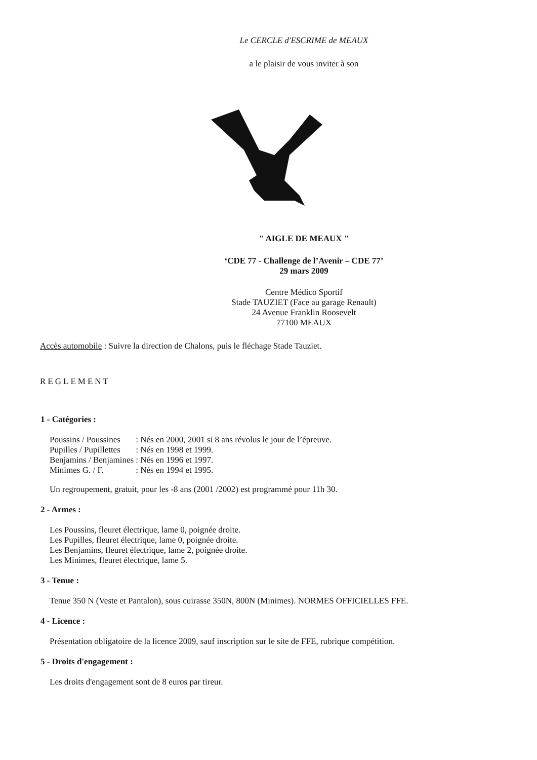Le CERCLE d'ESCRIME de MEAUX
a le plaisir de vous inviter à son
" AIGLE DE MEAUX "
‘CDE 77 - Challenge de l’Avenir – CDE 77’
29 mars 2009
Centre Médico Sportif
Stade TAUZIET (Face au garage Renault)
24 Avenue Franklin Roosevelt
77100 MEAUX
Accès automobile : Suivre la direction de Chalons, puis le fléchage Stade Tauziet.
REGLEMENT
1 - Catégories :
| Poussins / Poussines | : Nés en 2000, 2001 si 8 ans révolus le jour de l’épreuve. |
| Pupilles / Pupillettes | : Nés en 1998 et 1999. |
| Benjamins / Benjamines | : Nés en 1996 et 1997. |
| Minimes G. / F. | : Nés en 1994 et 1995. |
Un regroupement, gratuit, pour les -8 ans (2001 /2002) est programmé pour 11h 30.
2 - Armes :
Les Poussins, fleuret électrique, lame 0, poignée droite.
Les Pupilles, fleuret électrique, lame 0, poignée droite.
Les Benjamins, fleuret électrique, lame 2, poignée droite.
Les Minimes, fleuret électrique, lame 5.
3 - Tenue :
Tenue 350 N (Veste et Pantalon), sous cuirasse 350N, 800N (Minimes). NORMES OFFICIELLES FFE.
4 - Licence :
Présentation obligatoire de la licence 2009, sauf inscription sur le site de FFE, rubrique compétition.
5 - Droits d'engagement :
Les droits d'engagement sont de 8 euros par tireur.